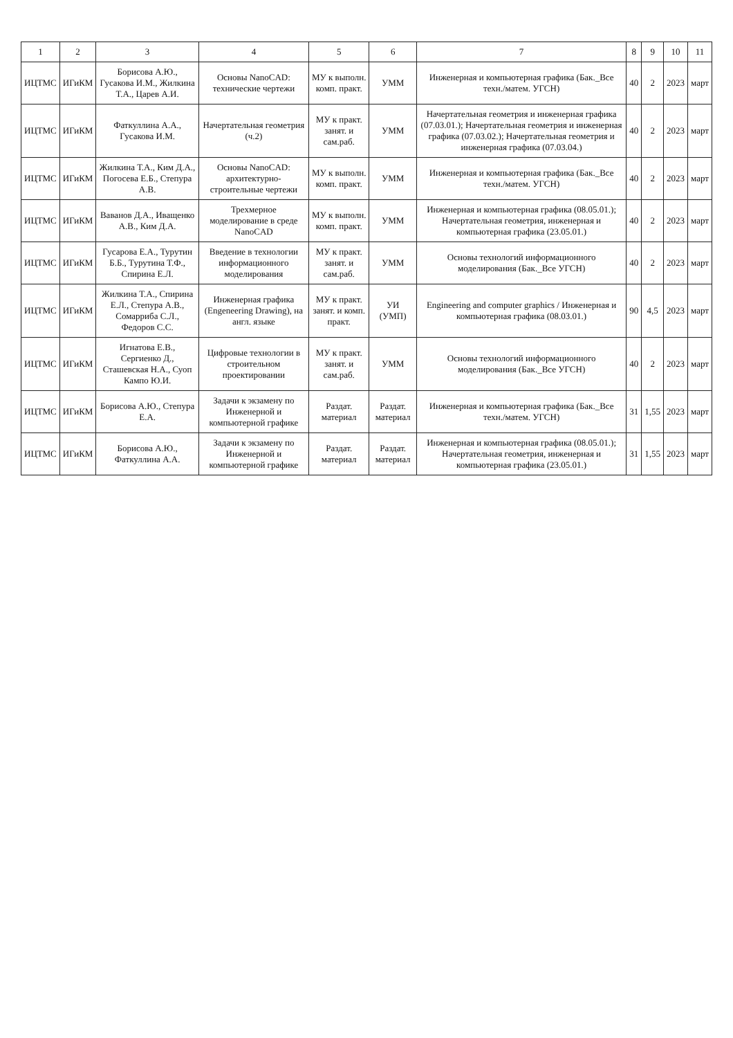| 1 | 2 | 3 | 4 | 5 | 6 | 7 | 8 | 9 | 10 | 11 |
| --- | --- | --- | --- | --- | --- | --- | --- | --- | --- | --- |
| ИЦТМС | ИГиКМ | Борисова А.Ю., Гусакова И.М., Жилкина Т.А., Царев А.И. | Основы NanoCAD: технические чертежи | МУ к выполн. комп. практ. | УММ | Инженерная и компьютерная графика (Бак._Все техн./матем. УГСН) | 40 | 2 | 2023 | март |
| ИЦТМС | ИГиКМ | Фаткуллина А.А., Гусакова И.М. | Начертательная геометрия (ч.2) | МУ к практ. занят. и сам.раб. | УММ | Начертательная геометрия и инженерная графика (07.03.01.); Начертательная геометрия и инженерная графика (07.03.02.); Начертательная геометрия и инженерная графика (07.03.04.) | 40 | 2 | 2023 | март |
| ИЦТМС | ИГиКМ | Жилкина Т.А., Ким Д.А., Погосева Е.Б., Степура А.В. | Основы NanoCAD: архитектурно-строительные чертежи | МУ к выполн. комп. практ. | УММ | Инженерная и компьютерная графика (Бак._Все техн./матем. УГСН) | 40 | 2 | 2023 | март |
| ИЦТМС | ИГиКМ | Ваванов Д.А., Иващенко А.В., Ким Д.А. | Трехмерное моделирование в среде NanoCAD | МУ к выполн. комп. практ. | УММ | Инженерная и компьютерная графика (08.05.01.); Начертательная геометрия, инженерная и компьютерная графика (23.05.01.) | 40 | 2 | 2023 | март |
| ИЦТМС | ИГиКМ | Гусарова Е.А., Турутин Б.Б., Турутина Т.Ф., Спирина Е.Л. | Введение в технологии информационного моделирования | МУ к практ. занят. и сам.раб. | УММ | Основы технологий информационного моделирования (Бак._Все УГСН) | 40 | 2 | 2023 | март |
| ИЦТМС | ИГиКМ | Жилкина Т.А., Спирина Е.Л., Степура А.В., Сомарриба С.Л., Федоров С.С. | Инженерная графика (Engeneering Drawing), на англ. языке | МУ к практ. занят. и комп. практ. | УИ (УМП) | Engineering and computer graphics / Инженерная и компьютерная графика (08.03.01.) | 90 | 4,5 | 2023 | март |
| ИЦТМС | ИГиКМ | Игнатова Е.В., Сергиенко Д., Сташевская Н.А., Суоп Кампо Ю.И. | Цифровые технологии в строительном проектировании | МУ к практ. занят. и сам.раб. | УММ | Основы технологий информационного моделирования (Бак._Все УГСН) | 40 | 2 | 2023 | март |
| ИЦТМС | ИГиКМ | Борисова А.Ю., Степура Е.А. | Задачи к экзамену по Инженерной и компьютерной графике | Раздат. материал | Раздат. материал | Инженерная и компьютерная графика (Бак._Все техн./матем. УГСН) | 31 | 1,55 | 2023 | март |
| ИЦТМС | ИГиКМ | Борисова А.Ю., Фаткуллина А.А. | Задачи к экзамену по Инженерной и компьютерной графике | Раздат. материал | Раздат. материал | Инженерная и компьютерная графика (08.05.01.); Начертательная геометрия, инженерная и компьютерная графика (23.05.01.) | 31 | 1,55 | 2023 | март |